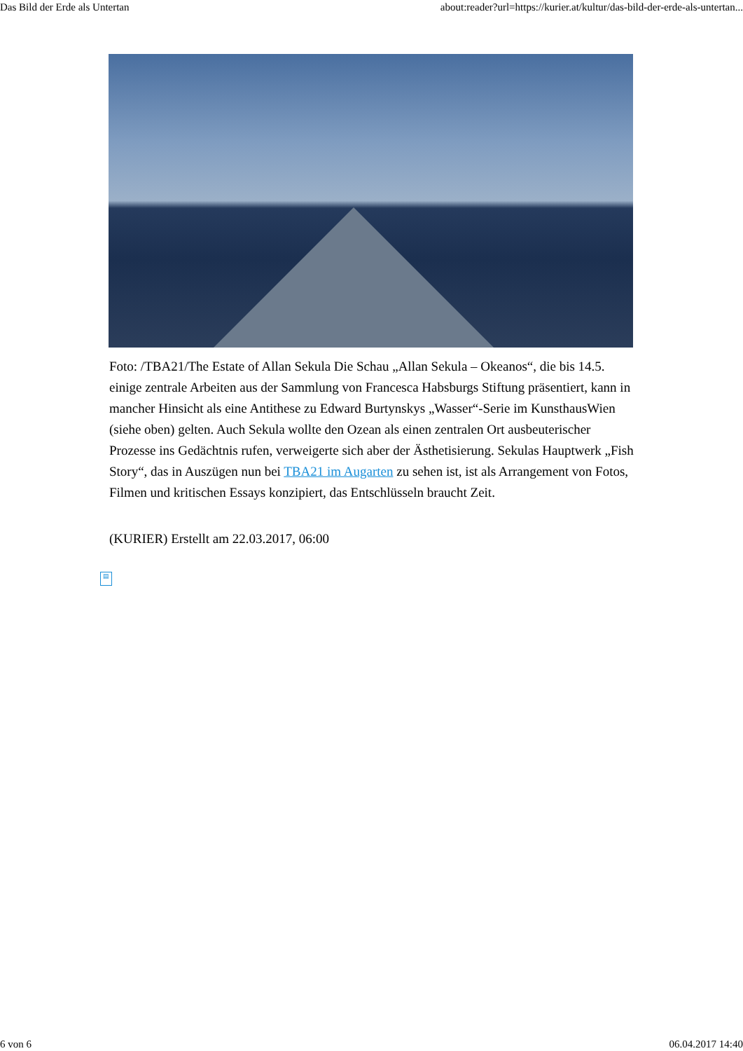Das Bild der Erde als Untertan about:reader?url=https://kurier.at/kultur/das-bild-der-erde-als-untertan...
Foto: /TBA21/The Estate of Allan Sekula Die Schau „Allan Sekula – Okeanos“, die bis 14.5. einige zentrale Arbeiten aus der Sammlung von Francesca Habsburgs Stiftung präsentiert, kann in mancher Hinsicht als eine Antithese zu Edward Burtynskys „Wasser“-Serie im KunsthausWien (siehe oben) gelten. Auch Sekula wollte den Ozean als einen zentralen Ort ausbeuterischer Prozesse ins Gedächtnis rufen, verweigerte sich aber der Ästhetisierung. Sekulas Hauptwerk „Fish Story“, das in Auszügen nun bei TBA21 im Augarten zu sehen ist, ist als Arrangement von Fotos, Filmen und kritischen Essays konzipiert, das Entschlüsseln braucht Zeit.
(KURIER) Erstellt am 22.03.2017, 06:00
▤
6 von 6 06.04.2017 14:40